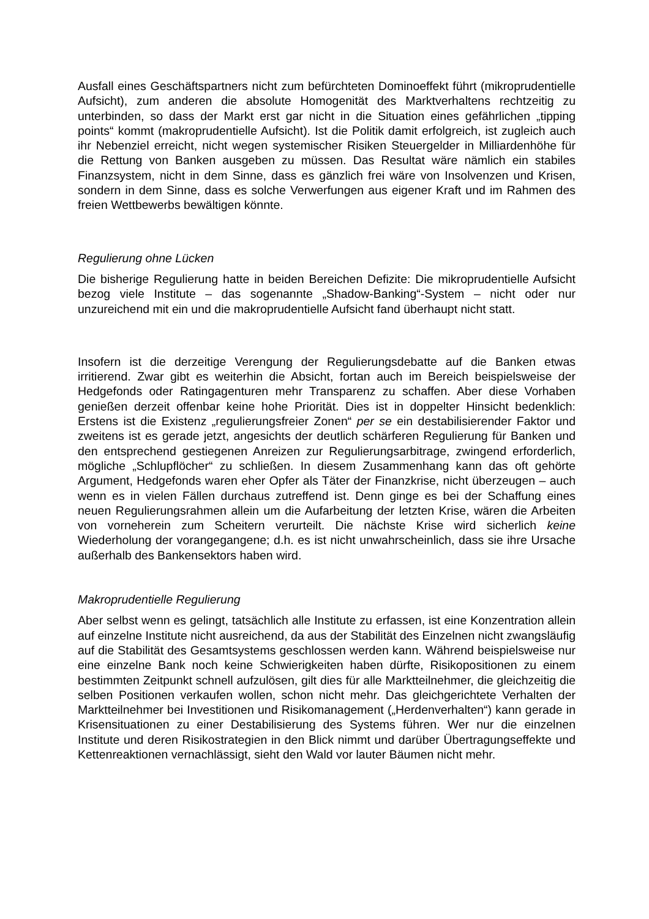Ausfall eines Geschäftspartners nicht zum befürchteten Dominoeffekt führt (mikroprudentielle Aufsicht), zum anderen die absolute Homogenität des Marktverhaltens rechtzeitig zu unterbinden, so dass der Markt erst gar nicht in die Situation eines gefährlichen „tipping points“ kommt (makroprudentielle Aufsicht). Ist die Politik damit erfolgreich, ist zugleich auch ihr Nebenziel erreicht, nicht wegen systemischer Risiken Steuergelder in Milliardenhöhe für die Rettung von Banken ausgeben zu müssen. Das Resultat wäre nämlich ein stabiles Finanzsystem, nicht in dem Sinne, dass es gänzlich frei wäre von Insolvenzen und Krisen, sondern in dem Sinne, dass es solche Verwerfungen aus eigener Kraft und im Rahmen des freien Wettbewerbs bewältigen könnte.
Regulierung ohne Lücken
Die bisherige Regulierung hatte in beiden Bereichen Defizite: Die mikroprudentielle Aufsicht bezog viele Institute – das sogenannte „Shadow-Banking“-System – nicht oder nur unzureichend mit ein und die makroprudentielle Aufsicht fand überhaupt nicht statt.
Insofern ist die derzeitige Verengung der Regulierungsdebatte auf die Banken etwas irritierend. Zwar gibt es weiterhin die Absicht, fortan auch im Bereich beispielsweise der Hedgefonds oder Ratingagenturen mehr Transparenz zu schaffen. Aber diese Vorhaben genießen derzeit offenbar keine hohe Priorität. Dies ist in doppelter Hinsicht bedenklich: Erstens ist die Existenz „regulierungsfreier Zonen“ per se ein destabilisierender Faktor und zweitens ist es gerade jetzt, angesichts der deutlich schärferen Regulierung für Banken und den entsprechend gestiegenen Anreizen zur Regulierungsarbitrage, zwingend erforderlich, mögliche „Schlupflöcher“ zu schließen. In diesem Zusammenhang kann das oft gehörte Argument, Hedgefonds waren eher Opfer als Täter der Finanzkrise, nicht überzeugen – auch wenn es in vielen Fällen durchaus zutreffend ist. Denn ginge es bei der Schaffung eines neuen Regulierungsrahmen allein um die Aufarbeitung der letzten Krise, wären die Arbeiten von vorneherein zum Scheitern verurteilt. Die nächste Krise wird sicherlich keine Wiederholung der vorangegangene; d.h. es ist nicht unwahrscheinlich, dass sie ihre Ursache außerhalb des Bankensektors haben wird.
Makroprudentielle Regulierung
Aber selbst wenn es gelingt, tatsächlich alle Institute zu erfassen, ist eine Konzentration allein auf einzelne Institute nicht ausreichend, da aus der Stabilität des Einzelnen nicht zwangsläufig auf die Stabilität des Gesamtsystems geschlossen werden kann. Während beispielsweise nur eine einzelne Bank noch keine Schwierigkeiten haben dürfte, Risikopositionen zu einem bestimmten Zeitpunkt schnell aufzulösen, gilt dies für alle Marktteilnehmer, die gleichzeitig die selben Positionen verkaufen wollen, schon nicht mehr. Das gleichgerichtete Verhalten der Marktteilnehmer bei Investitionen und Risikomanagement („Herdenverhalten“) kann gerade in Krisensituationen zu einer Destabilisierung des Systems führen. Wer nur die einzelnen Institute und deren Risikostrategien in den Blick nimmt und darüber Übertragungseffekte und Kettenreaktionen vernachlässigt, sieht den Wald vor lauter Bäumen nicht mehr.